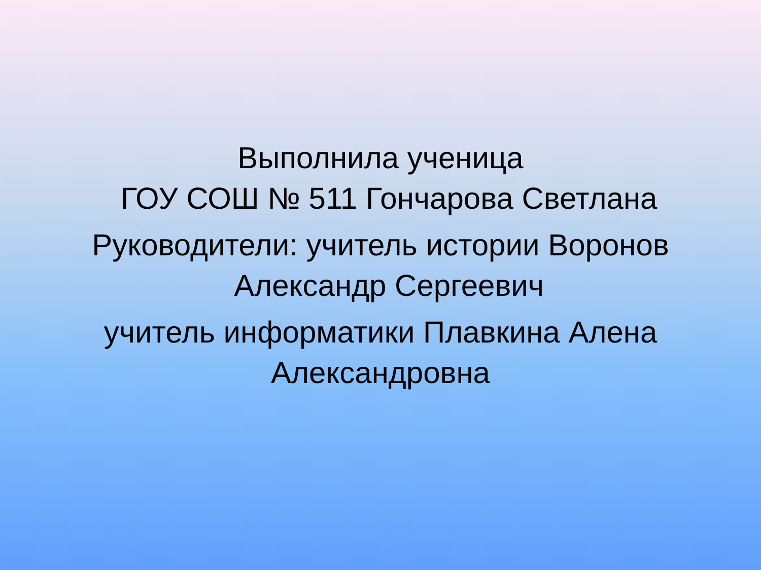Выполнила ученица
ГОУ СОШ № 511 Гончарова Светлана
Руководители: учитель истории Воронов
Александр Сергеевич
учитель информатики Плавкина Алена
Александровна